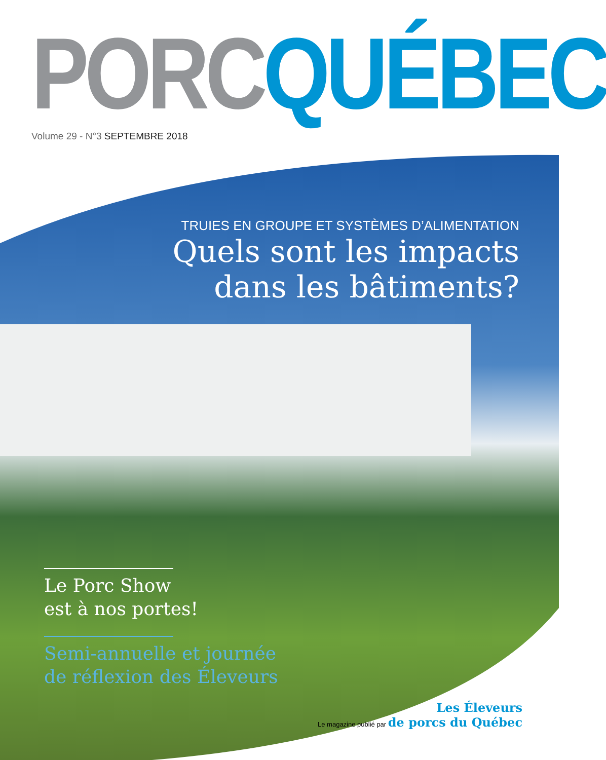PORC QUÉBEC
Volume 29 - N°3 SEPTEMBRE 2018
TRUIES EN GROUPE ET SYSTÈMES D’ALIMENTATION
Quels sont les impacts
dans les bâtiments?
Le Porc Show
est à nos portes!
Semi-annuelle et journée
de réflexion des Éleveurs
Les Éleveurs
Le magazine publié par de porcs du Québec